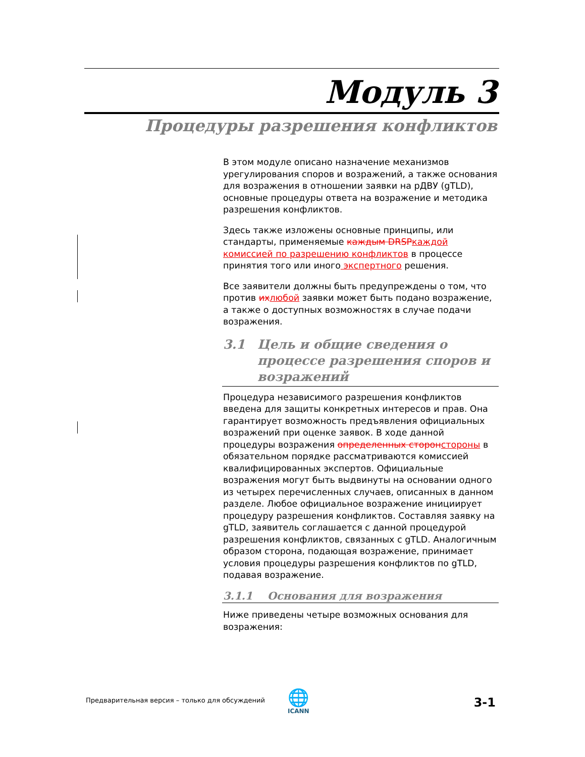Модуль 3
Процедуры разрешения конфликтов
В этом модуле описано назначение механизмов урегулирования споров и возражений, а также основания для возражения в отношении заявки на рДВУ (gTLD), основные процедуры ответа на возражение и методика разрешения конфликтов.
Здесь также изложены основные принципы, или стандарты, применяемые каждым DRSP каждой комиссией по разрешению конфликтов в процессе принятия того или иного экспертного решения.
Все заявители должны быть предупреждены о том, что против их любой заявки может быть подано возражение, а также о доступных возможностях в случае подачи возражения.
3.1 Цель и общие сведения о процессе разрешения споров и возражений
Процедура независимого разрешения конфликтов введена для защиты конкретных интересов и прав. Она гарантирует возможность предъявления официальных возражений при оценке заявок. В ходе данной процедуры возражения определенных сторон стороны в обязательном порядке рассматриваются комиссией квалифицированных экспертов. Официальные возражения могут быть выдвинуты на основании одного из четырех перечисленных случаев, описанных в данном разделе. Любое официальное возражение инициирует процедуру разрешения конфликтов. Составляя заявку на gTLD, заявитель соглашается с данной процедурой разрешения конфликтов, связанных с gTLD. Аналогичным образом сторона, подающая возражение, принимает условия процедуры разрешения конфликтов по gTLD, подавая возражение.
3.1.1 Основания для возражения
Ниже приведены четыре возможных основания для возражения:
Предварительная версия – только для обсуждений
🌐
ICANN
3-1